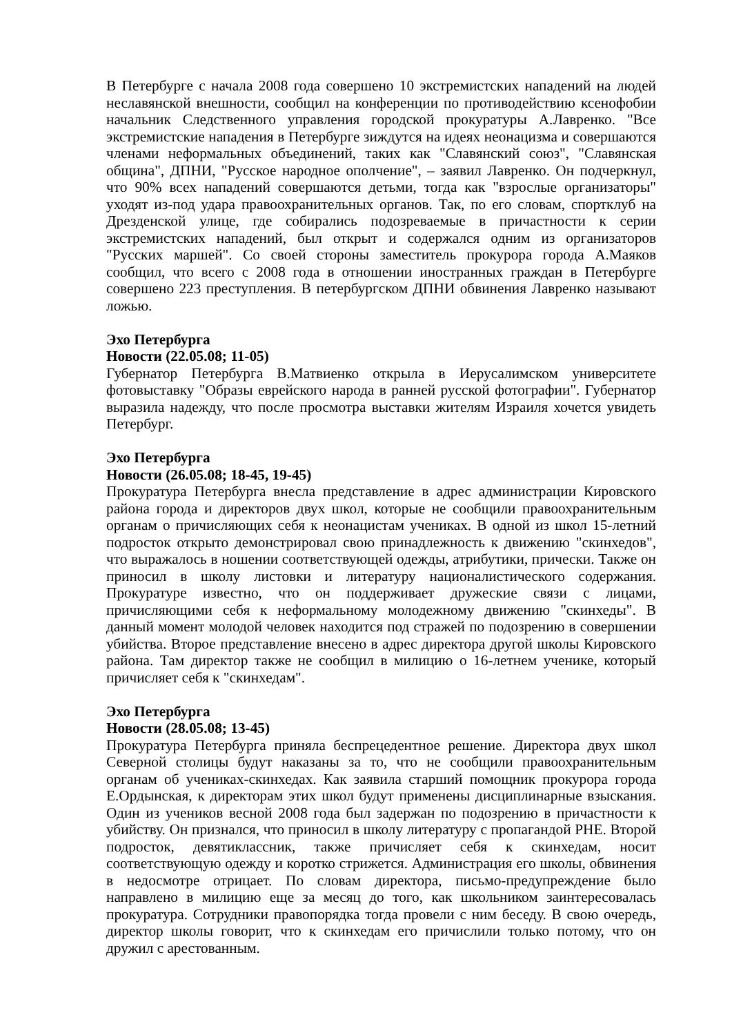В Петербурге с начала 2008 года совершено 10 экстремистских нападений на людей неславянской внешности, сообщил на конференции по противодействию ксенофобии начальник Следственного управления городской прокуратуры А.Лавренко. "Все экстремистские нападения в Петербурге зиждутся на идеях неонацизма и совершаются членами неформальных объединений, таких как "Славянский союз", "Славянская община", ДПНИ, "Русское народное ополчение", – заявил Лавренко. Он подчеркнул, что 90% всех нападений совершаются детьми, тогда как "взрослые организаторы" уходят из-под удара правоохранительных органов. Так, по его словам, спортклуб на Дрезденской улице, где собирались подозреваемые в причастности к серии экстремистских нападений, был открыт и содержался одним из организаторов "Русских маршей". Со своей стороны заместитель прокурора города А.Маяков сообщил, что всего с 2008 года в отношении иностранных граждан в Петербурге совершено 223 преступления. В петербургском ДПНИ обвинения Лавренко называют ложью.
Эхо Петербурга
Новости (22.05.08; 11-05)
Губернатор Петербурга В.Матвиенко открыла в Иерусалимском университете фотовыставку "Образы еврейского народа в ранней русской фотографии". Губернатор выразила надежду, что после просмотра выставки жителям Израиля хочется увидеть Петербург.
Эхо Петербурга
Новости (26.05.08; 18-45, 19-45)
Прокуратура Петербурга внесла представление в адрес администрации Кировского района города и директоров двух школ, которые не сообщили правоохранительным органам о причисляющих себя к неонацистам учениках. В одной из школ 15-летний подросток открыто демонстрировал свою принадлежность к движению "скинхедов", что выражалось в ношении соответствующей одежды, атрибутики, прически. Также он приносил в школу листовки и литературу националистического содержания. Прокуратуре известно, что он поддерживает дружеские связи с лицами, причисляющими себя к неформальному молодежному движению "скинхеды". В данный момент молодой человек находится под стражей по подозрению в совершении убийства. Второе представление внесено в адрес директора другой школы Кировского района. Там директор также не сообщил в милицию о 16-летнем ученике, который причисляет себя к "скинхедам".
Эхо Петербурга
Новости (28.05.08; 13-45)
Прокуратура Петербурга приняла беспрецедентное решение. Директора двух школ Северной столицы будут наказаны за то, что не сообщили правоохранительным органам об учениках-скинхедах. Как заявила старший помощник прокурора города Е.Ордынская, к директорам этих школ будут применены дисциплинарные взыскания. Один из учеников весной 2008 года был задержан по подозрению в причастности к убийству. Он признался, что приносил в школу литературу с пропагандой РНЕ. Второй подросток, девятиклассник, также причисляет себя к скинхедам, носит соответствующую одежду и коротко стрижется. Администрация его школы, обвинения в недосмотре отрицает. По словам директора, письмо-предупреждение было направлено в милицию еще за месяц до того, как школьником заинтересовалась прокуратура. Сотрудники правопорядка тогда провели с ним беседу. В свою очередь, директор школы говорит, что к скинхедам его причислили только потому, что он дружил с арестованным.